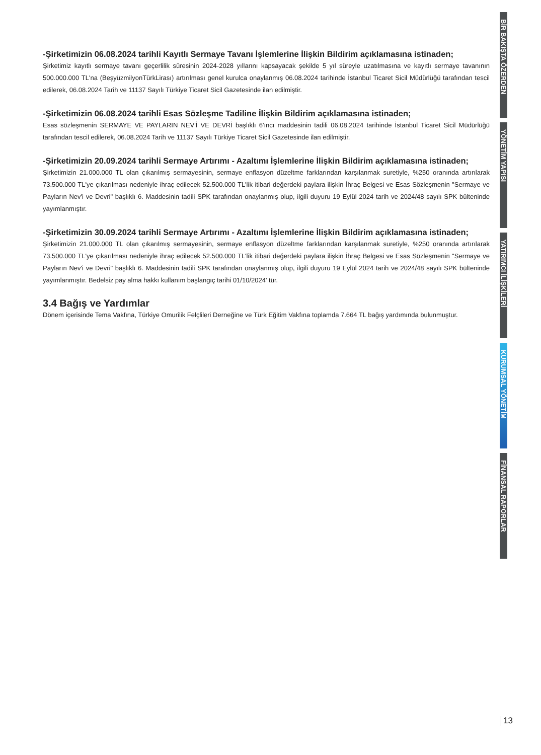-Şirketimizin 06.08.2024 tarihli Kayıtlı Sermaye Tavanı İşlemlerine İlişkin Bildirim açıklamasına istinaden;
Şirketimiz kayıtlı sermaye tavanı geçerlilik süresinin 2024-2028 yıllarını kapsayacak şekilde 5 yıl süreyle uzatılmasına ve kayıtlı sermaye tavanının 500.000.000 TL'na (BeşyüzmilyonTürkLirası) artırılması genel kurulca onaylanmış 06.08.2024 tarihinde İstanbul Ticaret Sicil Müdürlüğü tarafından tescil edilerek, 06.08.2024 Tarih ve 11137 Sayılı Türkiye Ticaret Sicil Gazetesinde ilan edilmiştir.
-Şirketimizin 06.08.2024 tarihli Esas Sözleşme Tadiline İlişkin Bildirim açıklamasına istinaden;
Esas sözleşmenin SERMAYE VE PAYLARIN NEV'İ VE DEVRİ başlıklı 6'ıncı maddesinin tadili 06.08.2024 tarihinde İstanbul Ticaret Sicil Müdürlüğü tarafından tescil edilerek, 06.08.2024 Tarih ve 11137 Sayılı Türkiye Ticaret Sicil Gazetesinde ilan edilmiştir.
-Şirketimizin 20.09.2024 tarihli Sermaye Artırımı - Azaltımı İşlemlerine İlişkin Bildirim açıklamasına istinaden;
Şirketimizin 21.000.000 TL olan çıkarılmış sermayesinin, sermaye enflasyon düzeltme farklarından karşılanmak suretiyle, %250 oranında artırılarak 73.500.000 TL'ye çıkarılması nedeniyle ihraç edilecek 52.500.000 TL'lik itibari değerdeki paylara ilişkin İhraç Belgesi ve Esas Sözleşmenin "Sermaye ve Payların Nev'i ve Devri" başlıklı 6. Maddesinin tadili SPK tarafından onaylanmış olup, ilgili duyuru 19 Eylül 2024 tarih ve 2024/48 sayılı SPK bülteninde yayımlanmıştır.
-Şirketimizin 30.09.2024 tarihli Sermaye Artırımı - Azaltımı İşlemlerine İlişkin Bildirim açıklamasına istinaden;
Şirketimizin 21.000.000 TL olan çıkarılmış sermayesinin, sermaye enflasyon düzeltme farklarından karşılanmak suretiyle, %250 oranında artırılarak 73.500.000 TL'ye çıkarılması nedeniyle ihraç edilecek 52.500.000 TL'lik itibari değerdeki paylara ilişkin İhraç Belgesi ve Esas Sözleşmenin "Sermaye ve Payların Nev'i ve Devri" başlıklı 6. Maddesinin tadili SPK tarafından onaylanmış olup, ilgili duyuru 19 Eylül 2024 tarih ve 2024/48 sayılı SPK bülteninde yayımlanmıştır. Bedelsiz pay alma hakkı kullanım başlangıç tarihi 01/10/2024' tür.
3.4 Bağış ve Yardımlar
Dönem içerisinde Tema Vakfına, Türkiye Omurilik Felçlileri Derneğine ve Türk Eğitim Vakfına toplamda 7.664 TL bağış yardımında bulunmuştur.
BİR BAKIŞTA ÖZERDEN
YÖNETİM YAPISI
YATIRIMCI İLİŞKİLERİ
KURUMSAL YÖNETİM
FİNANSAL RAPORLAR
13